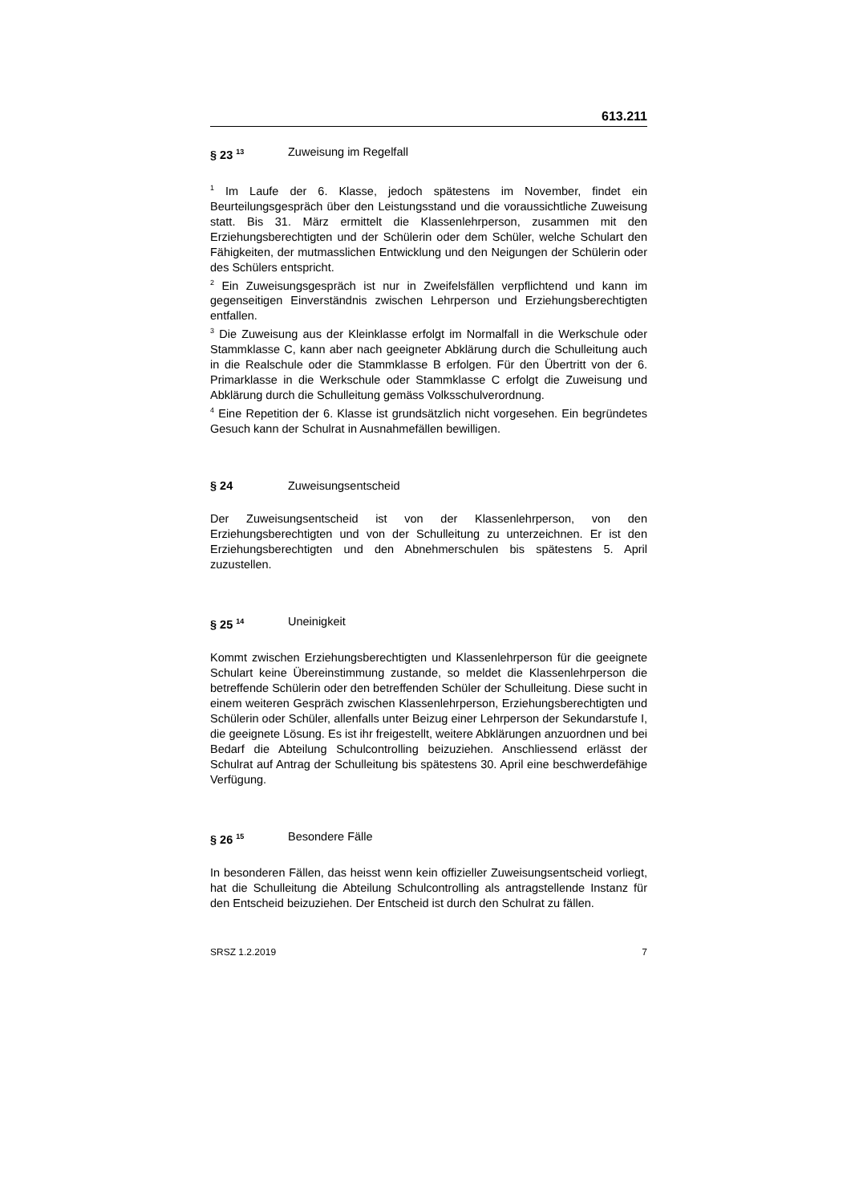613.211
§ 23 <sup>13</sup> Zuweisung im Regelfall
<sup>1</sup> Im Laufe der 6. Klasse, jedoch spätestens im November, findet ein Beurteilungsgespräch über den Leistungsstand und die voraussichtliche Zuweisung statt. Bis 31. März ermittelt die Klassenlehrperson, zusammen mit den Erziehungsberechtigten und der Schülerin oder dem Schüler, welche Schulart den Fähigkeiten, der mutmasslichen Entwicklung und den Neigungen der Schülerin oder des Schülers entspricht.
<sup>2</sup> Ein Zuweisungsgespräch ist nur in Zweifelsfällen verpflichtend und kann im gegenseitigen Einverständnis zwischen Lehrperson und Erziehungsberechtigten entfallen.
<sup>3</sup> Die Zuweisung aus der Kleinklasse erfolgt im Normalfall in die Werkschule oder Stammklasse C, kann aber nach geeigneter Abklärung durch die Schulleitung auch in die Realschule oder die Stammklasse B erfolgen. Für den Übertritt von der 6. Primarklasse in die Werkschule oder Stammklasse C erfolgt die Zuweisung und Abklärung durch die Schulleitung gemäss Volksschulverordnung.
<sup>4</sup> Eine Repetition der 6. Klasse ist grundsätzlich nicht vorgesehen. Ein begründetes Gesuch kann der Schulrat in Ausnahmefällen bewilligen.
§ 24 Zuweisungsentscheid
Der Zuweisungsentscheid ist von der Klassenlehrperson, von den Erziehungsberechtigten und von der Schulleitung zu unterzeichnen. Er ist den Erziehungsberechtigten und den Abnehmerschulen bis spätestens 5. April zuzustellen.
§ 25 <sup>14</sup> Uneinigkeit
Kommt zwischen Erziehungsberechtigten und Klassenlehrperson für die geeignete Schulart keine Übereinstimmung zustande, so meldet die Klassenlehrperson die betreffende Schülerin oder den betreffenden Schüler der Schulleitung. Diese sucht in einem weiteren Gespräch zwischen Klassenlehrperson, Erziehungsberechtigten und Schülerin oder Schüler, allenfalls unter Beizug einer Lehrperson der Sekundarstufe I, die geeignete Lösung. Es ist ihr freigestellt, weitere Abklärungen anzuordnen und bei Bedarf die Abteilung Schulcontrolling beizuziehen. Anschliessend erlässt der Schulrat auf Antrag der Schulleitung bis spätestens 30. April eine beschwerdefähige Verfügung.
§ 26 <sup>15</sup> Besondere Fälle
In besonderen Fällen, das heisst wenn kein offizieller Zuweisungsentscheid vorliegt, hat die Schulleitung die Abteilung Schulcontrolling als antragstellende Instanz für den Entscheid beizuziehen. Der Entscheid ist durch den Schulrat zu fällen.
SRSZ 1.2.2019 7